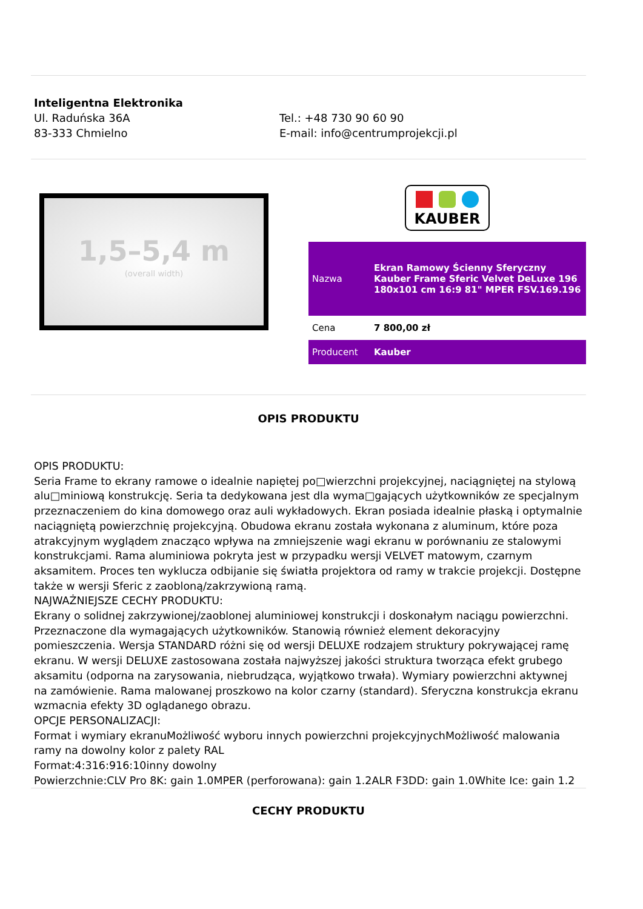Inteligentna Elektronika
Ul. Raduńska 36A
83-333 Chmielno
Tel.: +48 730 90 60 90
E-mail: info@centrumprojekcji.pl
1,5–5,4 m
(overall width)
KAUBER
| Nazwa | Ekran Ramowy Ścienny Sferyczny Kauber Frame Sferic Velvet DeLuxe 196 180x101 cm 16:9 81" MPER FSV.169.196 |
| Cena | 7 800,00 zł |
| Producent | Kauber |
OPIS PRODUKTU
OPIS PRODUKTU:
Seria Frame to ekrany ramowe o idealnie napiętej po□wierzchni projekcyjnej, naciągniętej na stylową alu□miniową konstrukcję. Seria ta dedykowana jest dla wyma□gających użytkowników ze specjalnym przeznaczeniem do kina domowego oraz auli wykładowych. Ekran posiada idealnie płaską i optymalnie naciągniętą powierzchnię projekcyjną. Obudowa ekranu została wykonana z aluminum, które poza atrakcyjnym wyglądem znacząco wpływa na zmniejszenie wagi ekranu w porównaniu ze stalowymi konstrukcjami. Rama aluminiowa pokryta jest w przypadku wersji VELVET matowym, czarnym aksamitem. Proces ten wyklucza odbijanie się światła projektora od ramy w trakcie projekcji. Dostępne także w wersji Sferic z zaobloną/zakrzywioną ramą.
NAJWAŻNIEJSZE CECHY PRODUKTU:
Ekrany o solidnej zakrzywionej/zaoblonej aluminiowej konstrukcji i doskonałym naciągu powierzchni. Przeznaczone dla wymagających użytkowników. Stanowią również element dekoracyjny pomieszczenia. Wersja STANDARD różni się od wersji DELUXE rodzajem struktury pokrywającej ramę ekranu. W wersji DELUXE zastosowana została najwyższej jakości struktura tworząca efekt grubego aksamitu (odporna na zarysowania, niebrudząca, wyjątkowo trwała). Wymiary powierzchni aktywnej na zamówienie. Rama malowanej proszkowo na kolor czarny (standard). Sferyczna konstrukcja ekranu wzmacnia efekty 3D oglądanego obrazu.
OPCJE PERSONALIZACJI:
Format i wymiary ekranuMożliwość wyboru innych powierzchni projekcyjnychMożliwość malowania ramy na dowolny kolor z palety RAL
Format:4:316:916:10inny dowolny
Powierzchnie:CLV Pro 8K: gain 1.0MPER (perforowana): gain 1.2ALR F3DD: gain 1.0White Ice: gain 1.2
CECHY PRODUKTU